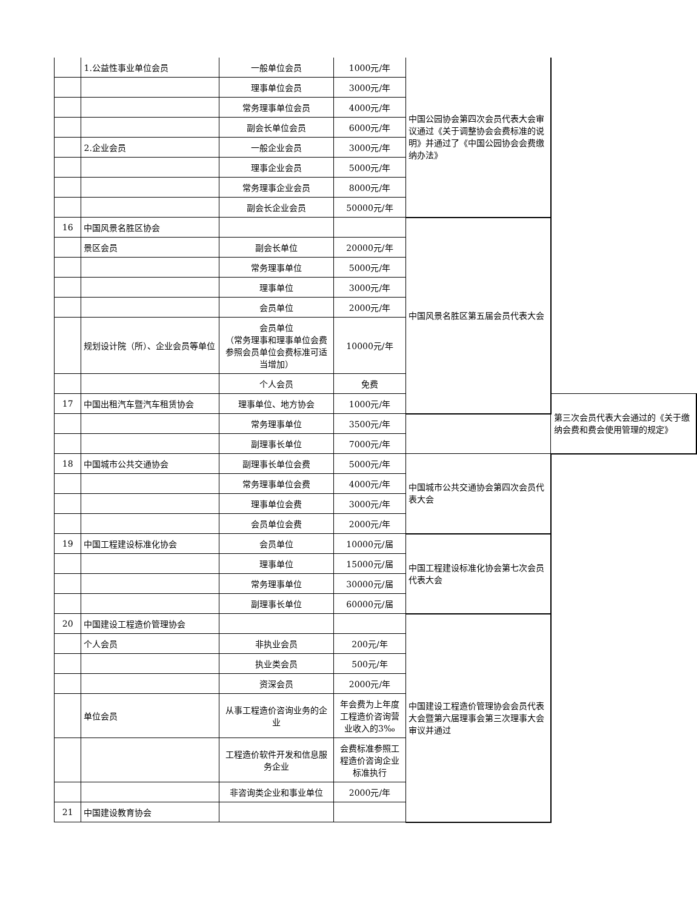| | 1.公益性事业单位会员 | 一般单位会员 | 1000元/年 | 中国公园协会第四次会员代表大会审议通过《关于调整协会会费标准的说明》并通过了《中国公园协会会费缴纳办法》 | |
| | | 理事单位会员 | 3000元/年 | | |
| | | 常务理事单位会员 | 4000元/年 | | |
| | | 副会长单位会员 | 6000元/年 | | |
| | 2.企业会员 | 一般企业会员 | 3000元/年 | | |
| | | 理事企业会员 | 5000元/年 | | |
| | | 常务理事企业会员 | 8000元/年 | | |
| | | 副会长企业会员 | 50000元/年 | | |
| 16 | 中国风景名胜区协会 | | | 中国风景名胜区第五届会员代表大会 | |
| | 景区会员 | 副会长单位 | 20000元/年 | | |
| | | 常务理事单位 | 5000元/年 | | |
| | | 理事单位 | 3000元/年 | | |
| | | 会员单位 | 2000元/年 | | |
| | 规划设计院（所）、企业会员等单位 | 会员单位 （常务理事和理事单位会费参照会员单位会费标准可适当增加） | 10000元/年 | | |
| | | 个人会员 | 免费 | | |
| 17 | 中国出租汽车暨汽车租赁协会 | 理事单位、地方协会 | 1000元/年 | | 第三次会员代表大会通过的《关于缴纳会费和费会使用管理的规定》 |
| | | 常务理事单位 | 3500元/年 | | |
| | | 副理事长单位 | 7000元/年 | | |
| 18 | 中国城市公共交通协会 | 副理事长单位会费 | 5000元/年 | 中国城市公共交通协会第四次会员代表大会 | |
| | | 常务理事单位会费 | 4000元/年 | | |
| | | 理事单位会费 | 3000元/年 | | |
| | | 会员单位会费 | 2000元/年 | | |
| 19 | 中国工程建设标准化协会 | 会员单位 | 10000元/届 | 中国工程建设标准化协会第七次会员代表大会 | |
| | | 理事单位 | 15000元/届 | | |
| | | 常务理事单位 | 30000元/届 | | |
| | | 副理事长单位 | 60000元/届 | | |
| 20 | 中国建设工程造价管理协会 | | | 中国建设工程造价管理协会会员代表大会暨第六届理事会第三次理事大会审议并通过 | |
| | 个人会员 | 非执业会员 | 200元/年 | | |
| | | 执业类会员 | 500元/年 | | |
| | | 资深会员 | 2000元/年 | | |
| | 单位会员 | 从事工程造价咨询业务的企业 | 年会费为上年度工程造价咨询营业收入的3‰ | | |
| | | 工程造价软件开发和信息服务企业 | 会费标准参照工程造价咨询企业标准执行 | | |
| | | 非咨询类企业和事业单位 | 2000元/年 | | |
| 21 | 中国建设教育协会 | | | | |